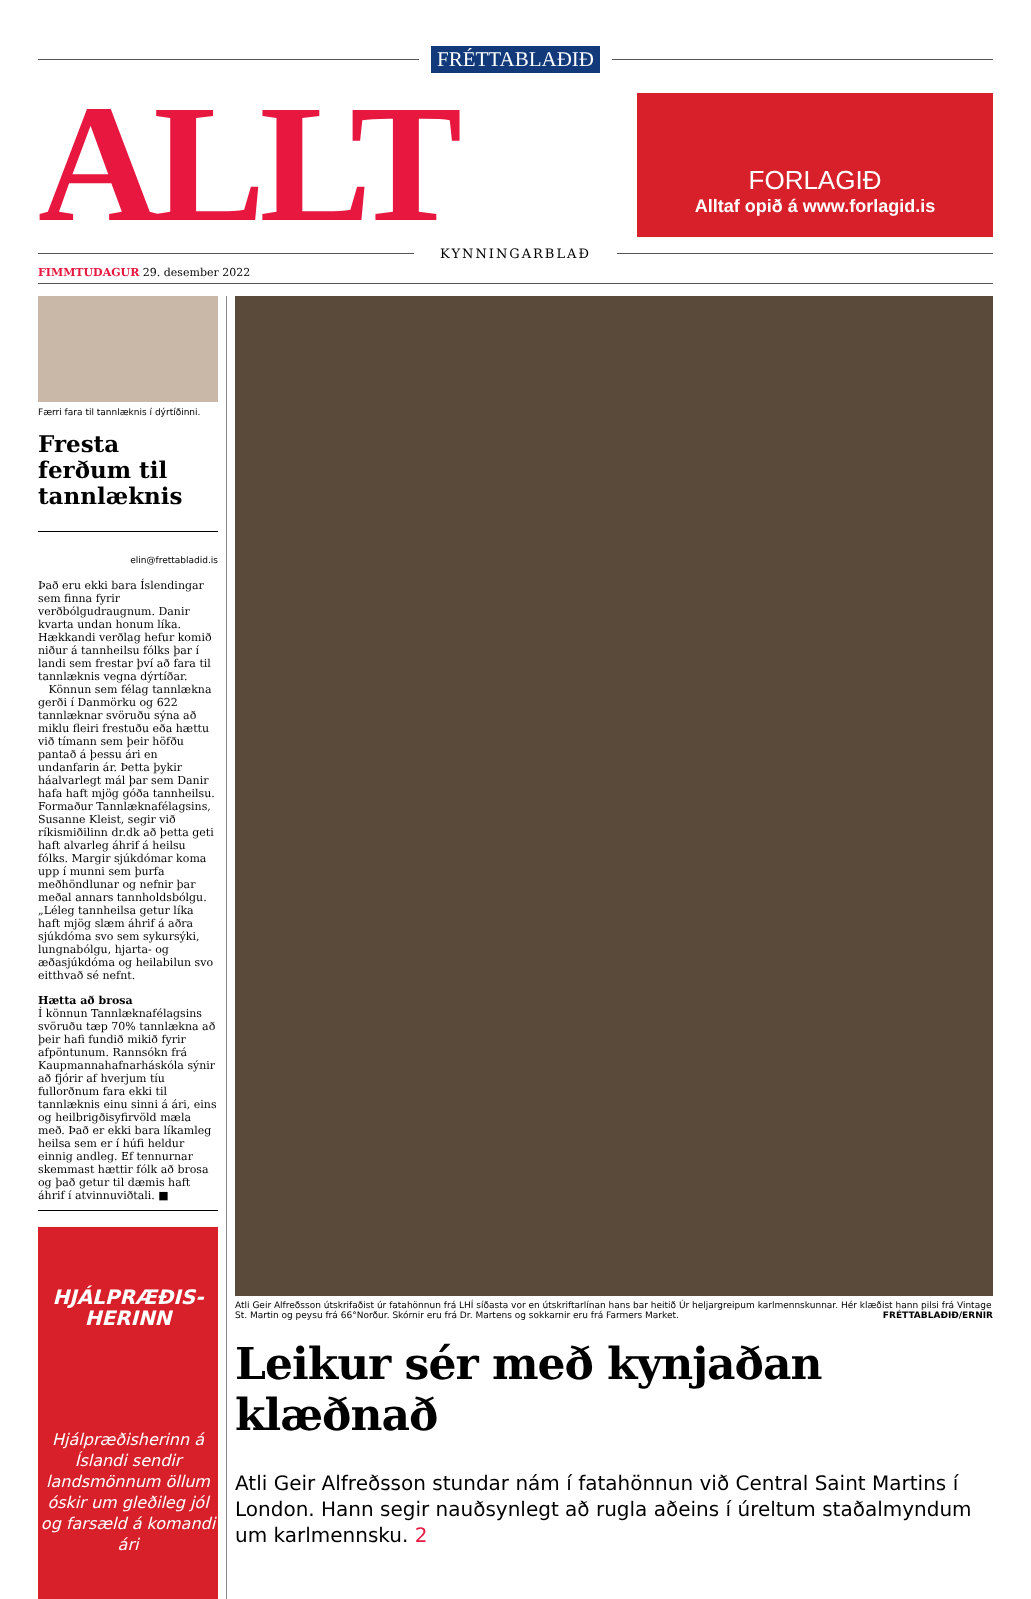FRÉTTABLAÐIÐ
ALLT
FORLAGIÐ
Alltaf opið á www.forlagid.is
KYNNINGARBLAÐ
FIMMTUDAGUR 29. desember 2022
Færri fara til tannlæknis í dýrtíðinni.
Fresta ferðum til tannlæknis
elin@frettabladid.is
Það eru ekki bara Íslendingar sem finna fyrir verðbólgudraugnum. Danir kvarta undan honum líka. Hækkandi verðlag hefur komið niður á tannheilsu fólks þar í landi sem frestar því að fara til tannlæknis vegna dýrtíðar.
Könnun sem félag tannlækna gerði í Danmörku og 622 tannlæknar svöruðu sýna að miklu fleiri frestuðu eða hættu við tímann sem þeir höfðu pantað á þessu ári en undanfarin ár. Þetta þykir háalvarlegt mál þar sem Danir hafa haft mjög góða tannheilsu. Formaður Tannlæknafélagsins, Susanne Kleist, segir við ríkismiðilinn dr.dk að þetta geti haft alvarleg áhrif á heilsu fólks. Margir sjúkdómar koma upp í munni sem þurfa meðhöndlunar og nefnir þar meðal annars tannholdsbólgu. „Léleg tannheilsa getur líka haft mjög slæm áhrif á aðra sjúkdóma svo sem sykursýki, lungnabólgu, hjarta- og æðasjúkdóma og heilabilun svo eitthvað sé nefnt.
Hætta að brosa
Í könnun Tannlæknafélagsins svöruðu tæp 70% tannlækna að þeir hafi fundið mikið fyrir afpöntunum. Rannsókn frá Kaupmannahafnarháskóla sýnir að fjórir af hverjum tíu fullorðnum fara ekki til tannlæknis einu sinni á ári, eins og heilbrigðisyfirvöld mæla með. Það er ekki bara líkamleg heilsa sem er í húfi heldur einnig andleg. Ef tennurnar skemmast hættir fólk að brosa og það getur til dæmis haft áhrif í atvinnuviðtali. ■
HJÁLPRÆÐIS-
HERINN
Hjálpræðisherinn á Íslandi sendir landsmönnum öllum óskir um gleðileg jól og farsæld á komandi ári
Atli Geir Alfreðsson útskrifaðist úr fatahönnun frá LHÍ síðasta vor en útskriftarlínan hans bar heitið Úr heljargreipum karlmennskunnar. Hér klæðist hann pilsi frá Vintage St. Martin og peysu frá 66°Norður. Skórnir eru frá Dr. Martens og sokkarnir eru frá Farmers Market. FRÉTTABLAÐIÐ/ERNIR
Leikur sér með kynjaðan klæðnað
Atli Geir Alfreðsson stundar nám í fatahönnun við Central Saint Martins í London. Hann segir nauðsynlegt að rugla aðeins í úreltum staðalmyndum um karlmennsku. 2